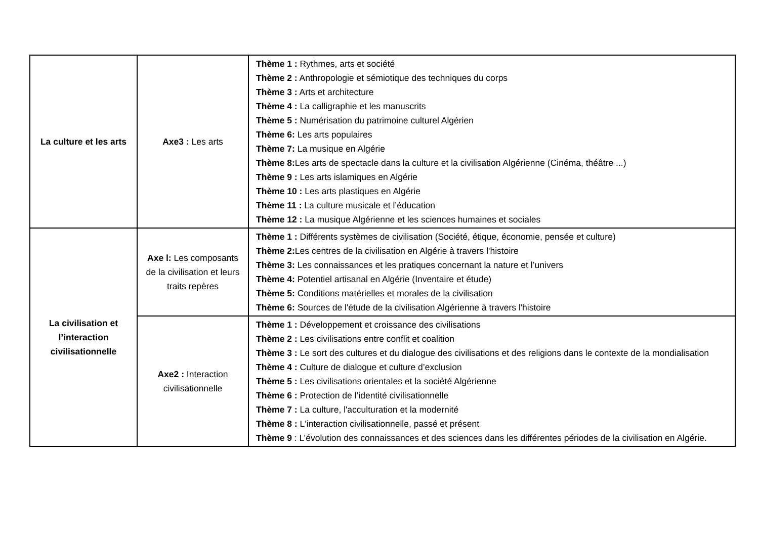| La culture et les arts | Axe3 : Les arts | Thème 1 : Rythmes, arts et société Thème 2 : Anthropologie et sémiotique des techniques du corps Thème 3 : Arts et architecture Thème 4 : La calligraphie et les manuscrits Thème 5 : Numérisation du patrimoine culturel Algérien Thème 6: Les arts populaires Thème 7: La musique en Algérie Thème 8: Les arts de spectacle dans la culture et la civilisation Algérienne (Cinéma, théâtre ...) Thème 9 : Les arts islamiques en Algérie Thème 10 : Les arts plastiques en Algérie Thème 11 : La culture musicale et l’éducation Thème 12 : La musique Algérienne et les sciences humaines et sociales |
| La civilisation et l’interaction civilisationnelle | Axe l: Les composants de la civilisation et leurs traits repères | Thème 1 : Différents systèmes de civilisation (Société, étique, économie, pensée et culture) Thème 2: Les centres de la civilisation en Algérie à travers l'histoire Thème 3: Les connaissances et les pratiques concernant la nature et l’univers Thème 4: Potentiel artisanal en Algérie (Inventaire et étude) Thème 5: Conditions matérielles et morales de la civilisation Thème 6: Sources de l'étude de la civilisation Algérienne à travers l'histoire |
| | Axe2 : Interaction civilisationnelle | Thème 1 : Développement et croissance des civilisations Thème 2 : Les civilisations entre conflit et coalition Thème 3 : Le sort des cultures et du dialogue des civilisations et des religions dans le contexte de la mondialisation Thème 4 : Culture de dialogue et culture d’exclusion Thème 5 : Les civilisations orientales et la société Algérienne Thème 6 : Protection de l’identité civilisationnelle Thème 7 : La culture, l'acculturation et la modernité Thème 8 : L'interaction civilisationnelle, passé et présent Thème 9 : L’évolution des connaissances et des sciences dans les différentes périodes de la civilisation en Algérie. |